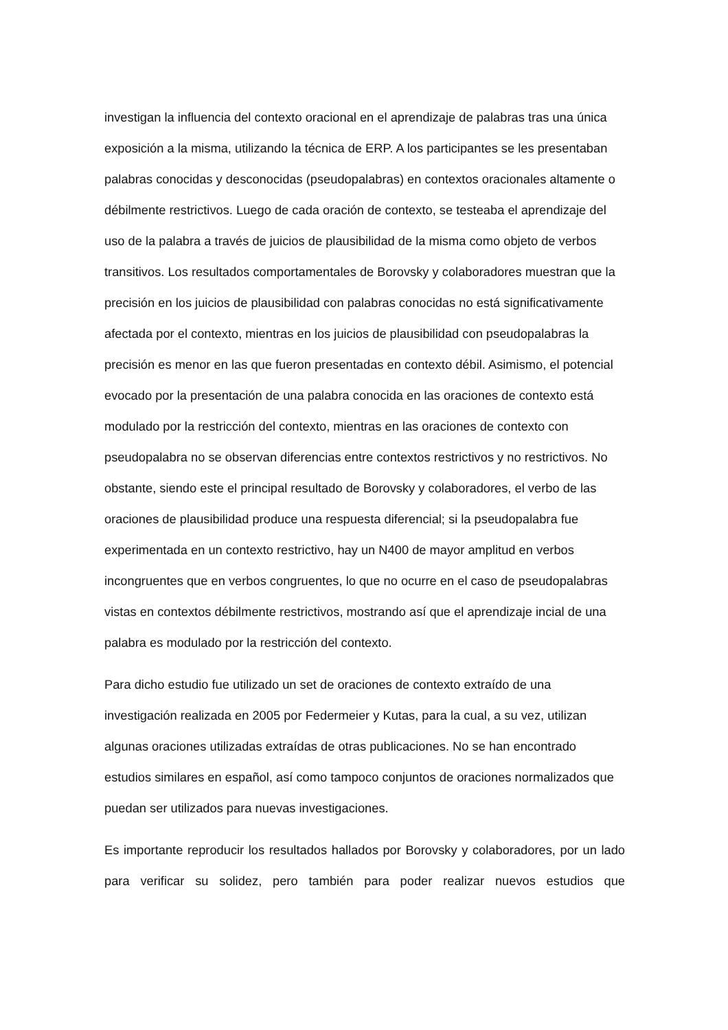investigan la influencia del contexto oracional en el aprendizaje de palabras tras una única exposición a la misma, utilizando la técnica de ERP. A los participantes se les presentaban palabras conocidas y desconocidas (pseudopalabras) en contextos oracionales altamente o débilmente restrictivos. Luego de cada oración de contexto, se testeaba el aprendizaje del uso de la palabra a través de juicios de plausibilidad de la misma como objeto de verbos transitivos. Los resultados comportamentales de Borovsky y colaboradores muestran que la precisión en los juicios de plausibilidad con palabras conocidas no está significativamente afectada por el contexto, mientras en los juicios de plausibilidad con pseudopalabras la precisión es menor en las que fueron presentadas en contexto débil. Asimismo, el potencial evocado por la presentación de una palabra conocida en las oraciones de contexto está modulado por la restricción del contexto, mientras en las oraciones de contexto con pseudopalabra no se observan diferencias entre contextos restrictivos y no restrictivos. No obstante, siendo este el principal resultado de Borovsky y colaboradores, el verbo de las oraciones de plausibilidad produce una respuesta diferencial; si la pseudopalabra fue experimentada en un contexto restrictivo, hay un N400 de mayor amplitud en verbos incongruentes que en verbos congruentes, lo que no ocurre en el caso de pseudopalabras vistas en contextos débilmente restrictivos, mostrando así que el aprendizaje incial de una palabra es modulado por la restricción del contexto.
Para dicho estudio fue utilizado un set de oraciones de contexto extraído de una investigación realizada en 2005 por Federmeier y Kutas, para la cual, a su vez, utilizan algunas oraciones utilizadas extraídas de otras publicaciones. No se han encontrado estudios similares en español, así como tampoco conjuntos de oraciones normalizados que puedan ser utilizados para nuevas investigaciones.
Es importante reproducir los resultados hallados por Borovsky y colaboradores, por un lado para verificar su solidez, pero también para poder realizar nuevos estudios que